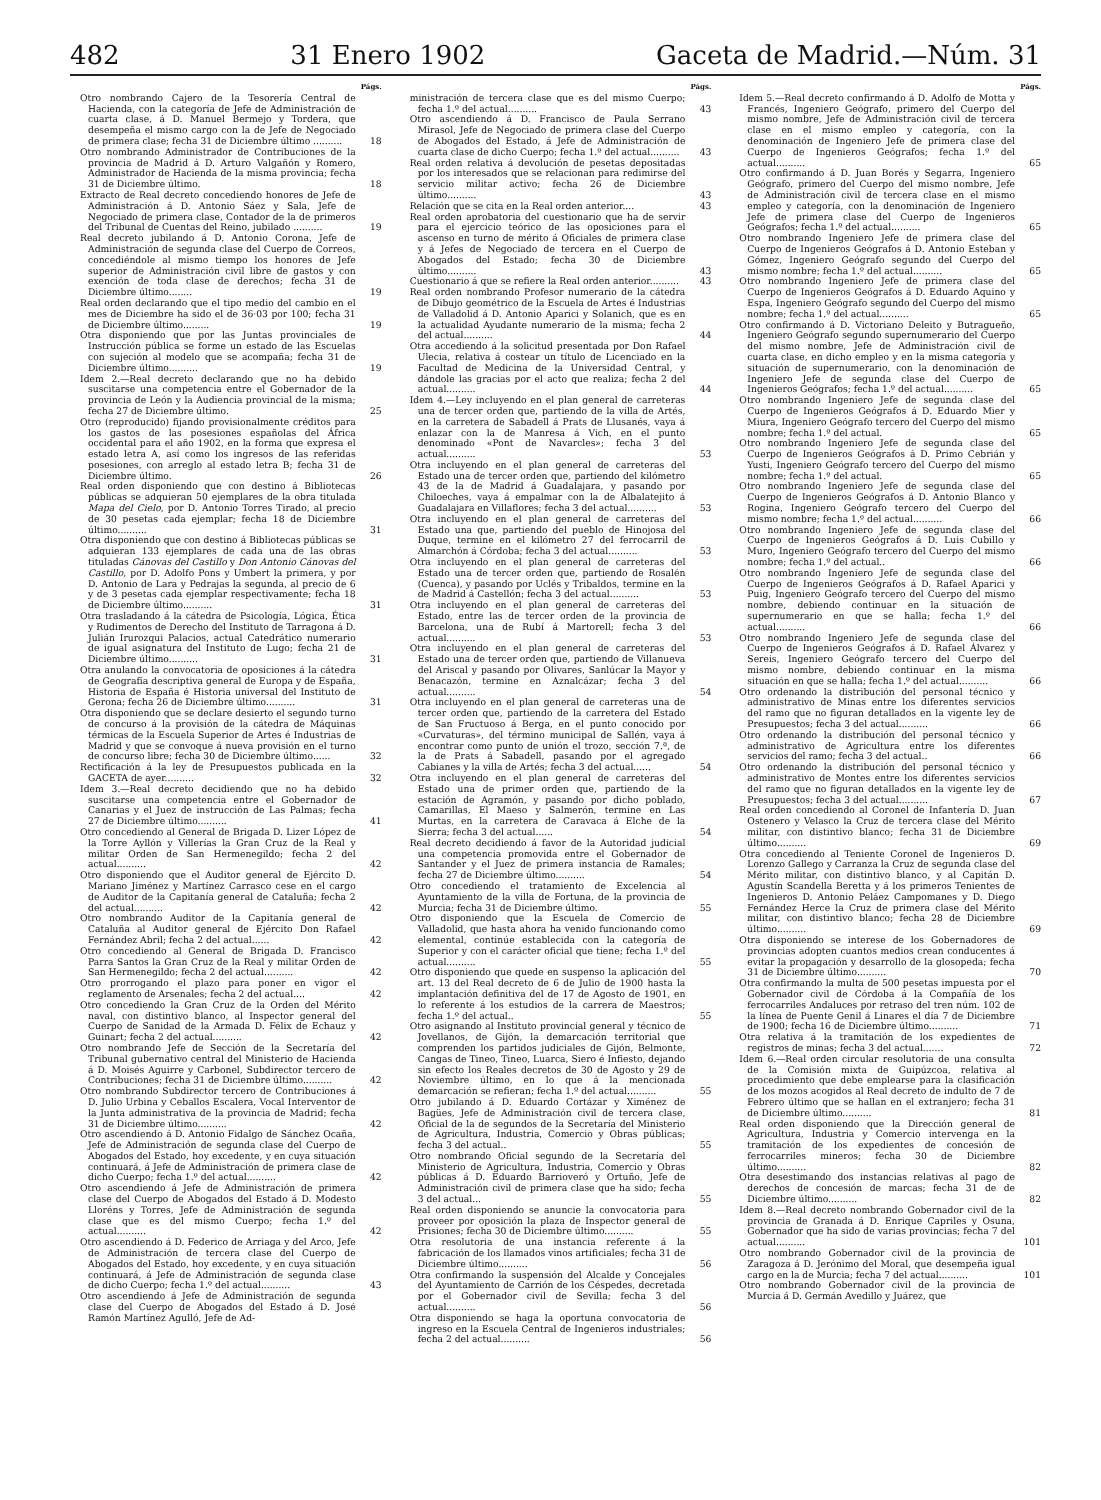482 31 Enero 1902 Gaceta de Madrid.—Núm. 31
Págs.
Otro nombrando Cajero de la Tesorería Central de Hacienda, con la categoría de Jefe de Administración de cuarta clase, á D. Manuel Bermejo y Tordera, que desempeña el mismo cargo con la de Jefe de Negociado de primera clase; fecha 31 de Diciembre último .......... 18
Otro nombrando Administrador de Contribuciones de la provincia de Madrid á D. Arturo Valgañón y Romero, Administrador de Hacienda de la misma provincia; fecha 31 de Diciembre último. 18
Extracto de Real decreto concediendo honores de Jefe de Administración á D. Antonio Sáez y Sala, Jefe de Negociado de primera clase, Contador de la de primeros del Tribunal de Cuentas del Reino, jubilado .......... 19
Real decreto jubilando á D. Antonio Corona, Jefe de Administración de segunda clase del Cuerpo de Correos, concediéndole al mismo tiempo los honores de Jefe superior de Administración civil libre de gastos y con exención de toda clase de derechos; fecha 31 de Diciembre último........ 19
Real orden declarando que el tipo medio del cambio en el mes de Diciembre ha sido el de 36·03 por 100; fecha 31 de Diciembre último......... 19
Otra disponiendo que por las Juntas provinciales de Instrucción pública se forme un estado de las Escuelas con sujeción al modelo que se acompaña; fecha 31 de Diciembre último.......... 19
Idem 2.—Real decreto declarando que no ha debido suscitarse una competencia entre el Gobernador de la provincia de León y la Audiencia provincial de la misma; fecha 27 de Diciembre último. 25
Otro (reproducido) fijando provisionalmente créditos para los gastos de las posesiones españolas del África occidental para el año 1902, en la forma que expresa el estado letra A, así como los ingresos de las referidas posesiones, con arreglo al estado letra B; fecha 31 de Diciembre último. 26
Real orden disponiendo que con destino á Bibliotecas públicas se adquieran 50 ejemplares de la obra titulada Mapa del Cielo, por D. Antonio Torres Tirado, al precio de 30 pesetas cada ejemplar; fecha 18 de Diciembre último.......... 31
Otra disponiendo que con destino á Bibliotecas públicas se adquieran 133 ejemplares de cada una de las obras tituladas Cánovas del Castillo y Don Antonio Cánovas del Castillo, por D. Adolfo Pons y Umbert la primera, y por D. Antonio de Lara y Pedrajas la segunda, al precio de 6 y de 3 pesetas cada ejemplar respectivamente; fecha 18 de Diciembre último.......... 31
Otra trasladando á la cátedra de Psicología, Lógica, Ética y Rudimentos de Derecho del Instituto de Tarragona á D. Julián Irurozqui Palacios, actual Catedrático numerario de igual asignatura del Instituto de Lugo; fecha 21 de Diciembre último.......... 31
Otra anulando la convocatoria de oposiciones á la cátedra de Geografía descriptiva general de Europa y de España, Historia de España é Historia universal del Instituto de Gerona; fecha 26 de Diciembre último.......... 31
Otra disponiendo que se declare desierto el segundo turno de concurso á la provisión de la cátedra de Máquinas térmicas de la Escuela Superior de Artes é Industrias de Madrid y que se convoque á nueva provisión en el turno de concurso libre; fecha 30 de Diciembre último...... 32
Rectificación á la ley de Presupuestos publicada en la GACETA de ayer.......... 32
Idem 3.—Real decreto decidiendo que no ha debido suscitarse una competencia entre el Gobernador de Canarias y el Juez de instrucción de Las Palmas; fecha 27 de Diciembre último.......... 41
Otro concediendo al General de Brigada D. Lizer López de la Torre Ayllón y Villerías la Gran Cruz de la Real y militar Orden de San Hermenegildo; fecha 2 del actual.......... 42
Otro disponiendo que el Auditor general de Ejército D. Mariano Jiménez y Martínez Carrasco cese en el cargo de Auditor de la Capitanía general de Cataluña; fecha 2 del actual.......... 42
Otro nombrando Auditor de la Capitanía general de Cataluña al Auditor general de Ejército Don Rafael Fernández Abril; fecha 2 del actual...... 42
Otro concediendo al General de Brigada D. Francisco Parra Santos la Gran Cruz de la Real y militar Orden de San Hermenegildo; fecha 2 del actual.......... 42
Otro prorrogando el plazo para poner en vigor el reglamento de Arsenales; fecha 2 del actual.... 42
Otro concediendo la Gran Cruz de la Orden del Mérito naval, con distintivo blanco, al Inspector general del Cuerpo de Sanidad de la Armada D. Félix de Echauz y Guinart; fecha 2 del actual.......... 42
Otro nombrando Jefe de Sección de la Secretaría del Tribunal gubernativo central del Ministerio de Hacienda á D. Moisés Aguirre y Carbonel, Subdirector tercero de Contribuciones; fecha 31 de Diciembre último.......... 42
Otro nombrando Subdirector tercero de Contribuciones á D. Julio Urbina y Ceballos Escalera, Vocal Interventor de la Junta administrativa de la provincia de Madrid; fecha 31 de Diciembre último.......... 42
Otro ascendiendo á D. Antonio Fidalgo de Sánchez Ocaña, Jefe de Administración de segunda clase del Cuerpo de Abogados del Estado, hoy excedente, y en cuya situación continuará, á Jefe de Administración de primera clase de dicho Cuerpo; fecha 1.º del actual.......... 42
Otro ascendiendo á Jefe de Administración de primera clase del Cuerpo de Abogados del Estado á D. Modesto Lloréns y Torres, Jefe de Administración de segunda clase que es del mismo Cuerpo; fecha 1.º del actual.......... 42
Otro ascendiendo á D. Federico de Arriaga y del Arco, Jefe de Administración de tercera clase del Cuerpo de Abogados del Estado, hoy excedente, y en cuya situación continuará, á Jefe de Administración de segunda clase de dicho Cuerpo; fecha 1.º del actual.......... 43
Otro ascendiendo á Jefe de Administración de segunda clase del Cuerpo de Abogados del Estado á D. José Ramón Martínez Agulló, Jefe de Ad-
Págs.
ministración de tercera clase que es del mismo Cuerpo; fecha 1.º del actual.......... 43
Otro ascendiendo á D. Francisco de Paula Serrano Mirasol, Jefe de Negociado de primera clase del Cuerpo de Abogados del Estado, á Jefe de Administración de cuarta clase de dicho Cuerpo; fecha 1.º del actual.......... 43
Real orden relativa á devolución de pesetas depositadas por los interesados que se relacionan para redimirse del servicio militar activo; fecha 26 de Diciembre último.......... 43
Relación que se cita en la Real orden anterior.... 43
Real orden aprobatoria del cuestionario que ha de servir para el ejercicio teórico de las oposiciones para el ascenso en turno de mérito á Oficiales de primera clase y á Jefes de Negociado de tercera en el Cuerpo de Abogados del Estado; fecha 30 de Diciembre último.......... 43
Cuestionario á que se refiere la Real orden anterior.......... 43
Real orden nombrando Profesor numerario de la cátedra de Dibujo geométrico de la Escuela de Artes é Industrias de Valladolid á D. Antonio Aparici y Solanich, que es en la actualidad Ayudante numerario de la misma; fecha 2 del actual.......... 44
Otra accediendo á la solicitud presentada por Don Rafael Ulecia, relativa á costear un título de Licenciado en la Facultad de Medicina de la Universidad Central, y dándole las gracias por el acto que realiza; fecha 2 del actual.......... 44
Idem 4.—Ley incluyendo en el plan general de carreteras una de tercer orden que, partiendo de la villa de Artés, en la carretera de Sabadell á Prats de Llusanés, vaya á enlazar con la de Manresa á Vich, en el punto denominado «Pont de Navarcles»; fecha 3 del actual.......... 53
Otra incluyendo en el plan general de carreteras del Estado una de tercer orden que, partiendo del kilómetro 43 de la de Madrid á Guadalajara, y pasando por Chiloeches, vaya á empalmar con la de Albalatejito á Guadalajara en Villaflores; fecha 3 del actual.......... 53
Otra incluyendo en el plan general de carreteras del Estado una que, partiendo del pueblo de Hinojosa del Duque, termine en el kilómetro 27 del ferrocarril de Almarchón á Córdoba; fecha 3 del actual.......... 53
Otra incluyendo en el plan general de carreteras del Estado una de tercer orden que, partiendo de Rosalén (Cuenca), y pasando por Uclés y Tribaldos, termine en la de Madrid á Castellón; fecha 3 del actual.......... 53
Otra incluyendo en el plan general de carreteras del Estado, entre las de tercer orden de la provincia de Barcelona, una de Rubí á Martorell; fecha 3 del actual.......... 53
Otra incluyendo en el plan general de carreteras del Estado una de tercer orden que, partiendo de Villanueva del Ariscal y pasando por Olivares, Sanlúcar la Mayor y Benacazón, termine en Aznalcázar; fecha 3 del actual.......... 54
Otra incluyendo en el plan general de carreteras una de tercer orden que, partiendo de la carretera del Estado de San Fructuoso á Berga, en el punto conocido por «Curvaturas», del término municipal de Sallén, vaya á encontrar como punto de unión el trozo, sección 7.ª, de la de Prats á Sabadell, pasando por el agregado Cabianes y la villa de Artés; fecha 3 del actual...... 54
Otra incluyendo en el plan general de carreteras del Estado una de primer orden que, partiendo de la estación de Agramón, y pasando por dicho poblado, Camarillas, El Maeso y Salmerón, termine en Las Murtas, en la carretera de Caravaca á Elche de la Sierra; fecha 3 del actual...... 54
Real decreto decidiendo á favor de la Autoridad judicial una competencia promovida entre el Gobernador de Santander y el Juez de primera instancia de Ramales; fecha 27 de Diciembre último.......... 54
Otro concediendo el tratamiento de Excelencia al Ayuntamiento de la villa de Fortuna, de la provincia de Murcia; fecha 31 de Diciembre último. 55
Otro disponiendo que la Escuela de Comercio de Valladolid, que hasta ahora ha venido funcionando como elemental, continúe establecida con la categoría de Superior y con el carácter oficial que tiene; fecha 1.º del actual.......... 55
Otro disponiendo que quede en suspenso la aplicación del art. 13 del Real decreto de 6 de Julio de 1900 hasta la implantación definitiva del de 17 de Agosto de 1901, en lo referente á los estudios de la carrera de Maestros; fecha 1.º del actual.. 55
Otro asignando al Instituto provincial general y técnico de Jovellanos, de Gijón, la demarcación territorial que comprenden los partidos judiciales de Gijón, Belmonte, Cangas de Tineo, Tineo, Luarca, Siero é Infiesto, dejando sin efecto los Reales decretos de 30 de Agosto y 29 de Noviembre último, en lo que á la mencionada demarcación se refieran; fecha 1.º del actual.......... 55
Otro jubilando á D. Eduardo Cortázar y Ximénez de Bagües, Jefe de Administración civil de tercera clase, Oficial de la de segundos de la Secretaría del Ministerio de Agricultura, Industria, Comercio y Obras públicas; fecha 3 del actual.. 55
Otro nombrando Oficial segundo de la Secretaría del Ministerio de Agricultura, Industria, Comercio y Obras públicas á D. Eduardo Barrioveró y Ortuño, Jefe de Administración civil de primera clase que ha sido; fecha 3 del actual... 55
Real orden disponiendo se anuncie la convocatoria para proveer por oposición la plaza de Inspector general de Prisiones; fecha 30 de Diciembre último.......... 55
Otra resolutoria de una instancia referente á la fabricación de los llamados vinos artificiales; fecha 31 de Diciembre último.......... 56
Otra confirmando la suspensión del Alcalde y Concejales del Ayuntamiento de Carrión de los Céspedes, decretada por el Gobernador civil de Sevilla; fecha 3 del actual.......... 56
Otra disponiendo se haga la oportuna convocatoria de ingreso en la Escuela Central de Ingenieros industriales; fecha 2 del actual.......... 56
Págs.
Idem 5.—Real decreto confirmando á D. Adolfo de Motta y Francés, Ingeniero Geógrafo, primero del Cuerpo del mismo nombre, Jefe de Administración civil de tercera clase en el mismo empleo y categoría, con la denominación de Ingeniero Jefe de primera clase del Cuerpo de Ingenieros Geógrafos; fecha 1.º del actual.......... 65
Otro confirmando á D. Juan Borés y Segarra, Ingeniero Geógrafo, primero del Cuerpo del mismo nombre, Jefe de Administración civil de tercera clase en el mismo empleo y categoría, con la denominación de Ingeniero Jefe de primera clase del Cuerpo de Ingenieros Geógrafos; fecha 1.º del actual.......... 65
Otro nombrando Ingeniero Jefe de primera clase del Cuerpo de Ingenieros Geógrafos á D. Antonio Esteban y Gómez, Ingeniero Geógrafo segundo del Cuerpo del mismo nombre; fecha 1.º del actual.......... 65
Otro nombrando Ingeniero Jefe de primera clase del Cuerpo de Ingenieros Geógrafos á D. Eduardo Aquino y Espa, Ingeniero Geógrafo segundo del Cuerpo del mismo nombre; fecha 1.º del actual.......... 65
Otro confirmando á D. Victoriano Deleito y Butragueño, Ingeniero Geógrafo segundo supernumerario del Cuerpo del mismo nombre, Jefe de Administración civil de cuarta clase, en dicho empleo y en la misma categoría y situación de supernumerario, con la denominación de Ingeniero Jefe de segunda clase del Cuerpo de Ingenieros Geógrafos; fecha 1.º del actual.......... 65
Otro nombrando Ingeniero Jefe de segunda clase del Cuerpo de Ingenieros Geógrafos á D. Eduardo Mier y Miura, Ingeniero Geógrafo tercero del Cuerpo del mismo nombre; fecha 1.º del actual. 65
Otro nombrando Ingeniero Jefe de segunda clase del Cuerpo de Ingenieros Geógrafos á D. Primo Cebrián y Yusti, Ingeniero Geógrafo tercero del Cuerpo del mismo nombre; fecha 1.º del actual. 65
Otro nombrando Ingeniero Jefe de segunda clase del Cuerpo de Ingenieros Geógrafos á D. Antonio Blanco y Rogina, Ingeniero Geógrafo tercero del Cuerpo del mismo nombre; fecha 1.º del actual.......... 66
Otro nombrando Ingeniero Jefe de segunda clase del Cuerpo de Ingenieros Geógrafos á D. Luis Cubillo y Muro, Ingeniero Geógrafo tercero del Cuerpo del mismo nombre; fecha 1.º del actual.. 66
Otro nombrando Ingeniero Jefe de segunda clase del Cuerpo de Ingenieros Geógrafos á D. Rafael Aparici y Puig, Ingeniero Geógrafo tercero del Cuerpo del mismo nombre, debiendo continuar en la situación de supernumerario en que se halla; fecha 1.º del actual.......... 66
Otro nombrando Ingeniero Jefe de segunda clase del Cuerpo de Ingenieros Geógrafos á D. Rafael Álvarez y Sereis, Ingeniero Geógrafo tercero del Cuerpo del mismo nombre, debiendo continuar en la misma situación en que se halla; fecha 1.º del actual.......... 66
Otro ordenando la distribución del personal técnico y administrativo de Minas entre los diferentes servicios del ramo que no figuran detallados en la vigente ley de Presupuestos; fecha 3 del actual.......... 66
Otro ordenando la distribución del personal técnico y administrativo de Agricultura entre los diferentes servicios del ramo; fecha 3 del actual.. 66
Otro ordenando la distribución del personal técnico y administrativo de Montes entre los diferentes servicios del ramo que no figuran detallados en la vigente ley de Presupuestos; fecha 3 del actual.......... 67
Real orden concediendo al Coronel de Infantería D. Juan Ostenero y Velasco la Cruz de tercera clase del Mérito militar, con distintivo blanco; fecha 31 de Diciembre último.......... 69
Otra concediendo al Teniente Coronel de Ingenieros D. Lorenzo Gallego y Carranza la Cruz de segunda clase del Mérito militar, con distintivo blanco, y al Capitán D. Agustín Scandella Beretta y á los primeros Tenientes de Ingenieros D. Antonio Peláez Campomanes y D. Diego Fernández Herce la Cruz de primera clase del Mérito militar, con distintivo blanco; fecha 28 de Diciembre último.......... 69
Otra disponiendo se interese de los Gobernadores de provincias adopten cuantos medios crean conducentes á evitar la propagación y desarrollo de la glosopeda; fecha 31 de Diciembre último.......... 70
Otra confirmando la multa de 500 pesetas impuesta por el Gobernador civil de Córdoba á la Compañía de los ferrocarriles Andaluces por retraso del tren núm. 102 de la línea de Puente Genil á Linares el día 7 de Diciembre de 1900; fecha 16 de Diciembre último.......... 71
Otra relativa á la tramitación de los expedientes de registros de minas; fecha 3 del actual....... 72
Idem 6.—Real orden circular resolutoria de una consulta de la Comisión mixta de Guipúzcoa, relativa al procedimiento que debe emplearse para la clasificación de los mozos acogidos al Real decreto de indulto de 7 de Febrero último que se hallan en el extranjero; fecha 31 de Diciembre último.......... 81
Real orden disponiendo que la Dirección general de Agricultura, Industria y Comercio intervenga en la tramitación de los expedientes de concesión de ferrocarriles mineros; fecha 30 de Diciembre último.......... 82
Otra desestimando dos instancias relativas al pago de derechos de concesión de marcas; fecha 31 de de Diciembre último.......... 82
Idem 8.—Real decreto nombrando Gobernador civil de la provincia de Granada á D. Enrique Capriles y Osuna, Gobernador que ha sido de varias provincias; fecha 7 del actual.......... 101
Otro nombrando Gobernador civil de la provincia de Zaragoza á D. Jerónimo del Moral, que desempeña igual cargo en la de Murcia; fecha 7 del actual.......... 101
Otro nombrando Gobernador civil de la provincia de Murcia á D. Germán Avedillo y Juárez, que